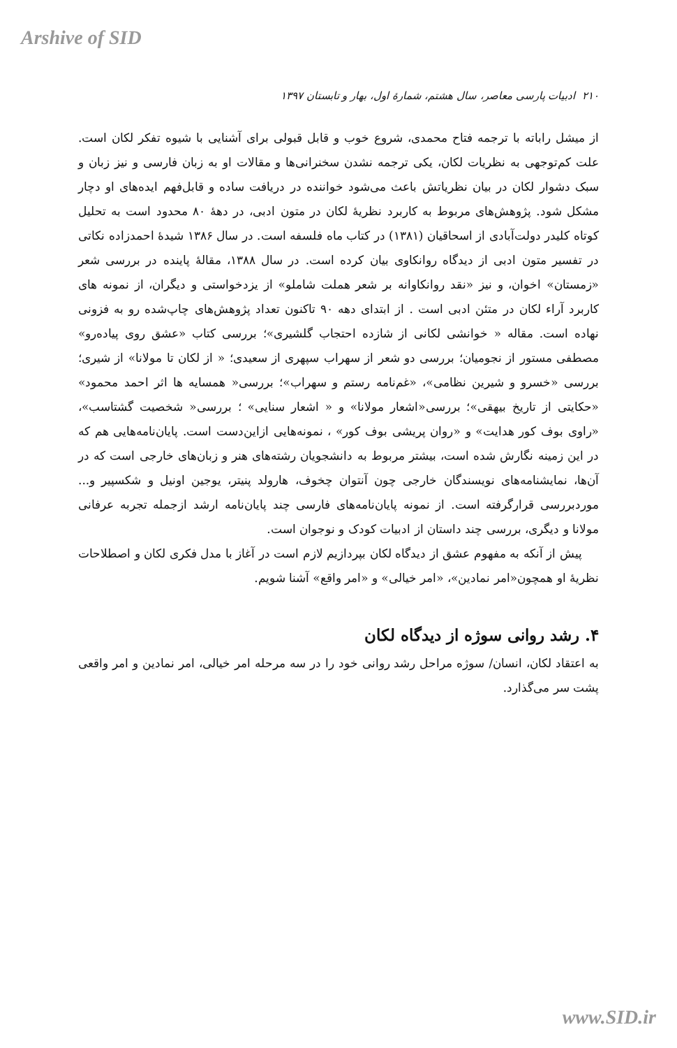Arshive of SID
۲۱۰ ادبیات پارسی معاصر، سال هشتم، شمارهٔ اول، بهار و تابستان ۱۳۹۷
از میشل راباته با ترجمه فتاح محمدی، شروع خوب و قابل قبولی برای آشنایی با شیوه تفکر لکان است. علت کم‌توجهی به نظریات لکان، یکی ترجمه نشدن سخنرانی‌ها و مقالات او به زبان فارسی و نیز زبان و سبک دشوار لکان در بیان نظریاتش باعث می‌شود خواننده در دریافت ساده و قابل‌فهم ایده‌های او دچار مشکل شود. پژوهش‌های مربوط به کاربرد نظریهٔ لکان در متون ادبی، در دههٔ ۸۰ محدود است به تحلیل کوتاه کلیدر دولت‌آبادی از اسحاقیان (۱۳۸۱) در کتاب ماه فلسفه است. در سال ۱۳۸۶ شیدهٔ احمدزاده نکاتی در تفسیر متون ادبی از دیدگاه روانکاوی بیان کرده است. در سال ۱۳۸۸، مقالهٔ پاینده در بررسی شعر «زمستان» اخوان، و نیز «نقد روانکاوانه بر شعر هملت شاملو» از یزدخواستی و دیگران، از نمونه های کاربرد آراء لکان در متئن ادبی است . از ابتدای دهه ۹۰ تاکنون تعداد پژوهش‌های چاپ‌شده رو به فزونی نهاده است. مقاله « خوانشی لکانی از شازده احتجاب گلشیری»؛ بررسی کتاب «عشق روی پیاده‌رو» مصطفی مستور از نجومیان؛ بررسی دو شعر از سهراب سپهری از سعیدی؛ « از لکان تا مولانا» از شیری؛ بررسی «خسرو و شیرین نظامی»، «غم‌نامه رستم و سهراب»؛ بررسی« همسایه ها اثر احمد محمود» «حکایتی از تاریخ بیهقی»؛ بررسی«اشعار مولانا» و « اشعار سنایی» ؛ بررسی« شخصیت گشتاسب»، «راوی بوف کور هدایت» و «روان پریشی بوف کور» ، نمونه‌هایی ازاین‌دست است. پایان‌نامه‌هایی هم که در این زمینه نگارش شده است، بیشتر مربوط به دانشجویان رشته‌های هنر و زبان‌های خارجی است که در آن‌ها، نمایشنامه‌های نویسندگان خارجی چون آنتوان چخوف، هارولد پنیتر، یوجین اونیل و شکسپیر و... موردبررسی قرارگرفته است. از نمونه پایان‌نامه‌های فارسی چند پایان‌نامه ارشد ازجمله تجربه عرفانی مولانا و دیگری، بررسی چند داستان از ادبیات کودک و نوجوان است.
پیش از آنکه به مفهوم عشق از دیدگاه لکان بپردازیم لازم است در آغاز با مدل فکری لکان و اصطلاحات نظریهٔ او همچون«امر نمادین»، «امر خیالی» و «امر واقع» آشنا شویم.
۴. رشد روانی سوژه از دیدگاه لکان
به اعتقاد لکان، انسان/ سوژه مراحل رشد روانی خود را در سه مرحله امر خیالی، امر نمادین و امر واقعی پشت سر می‌گذارد.
www.SID.ir